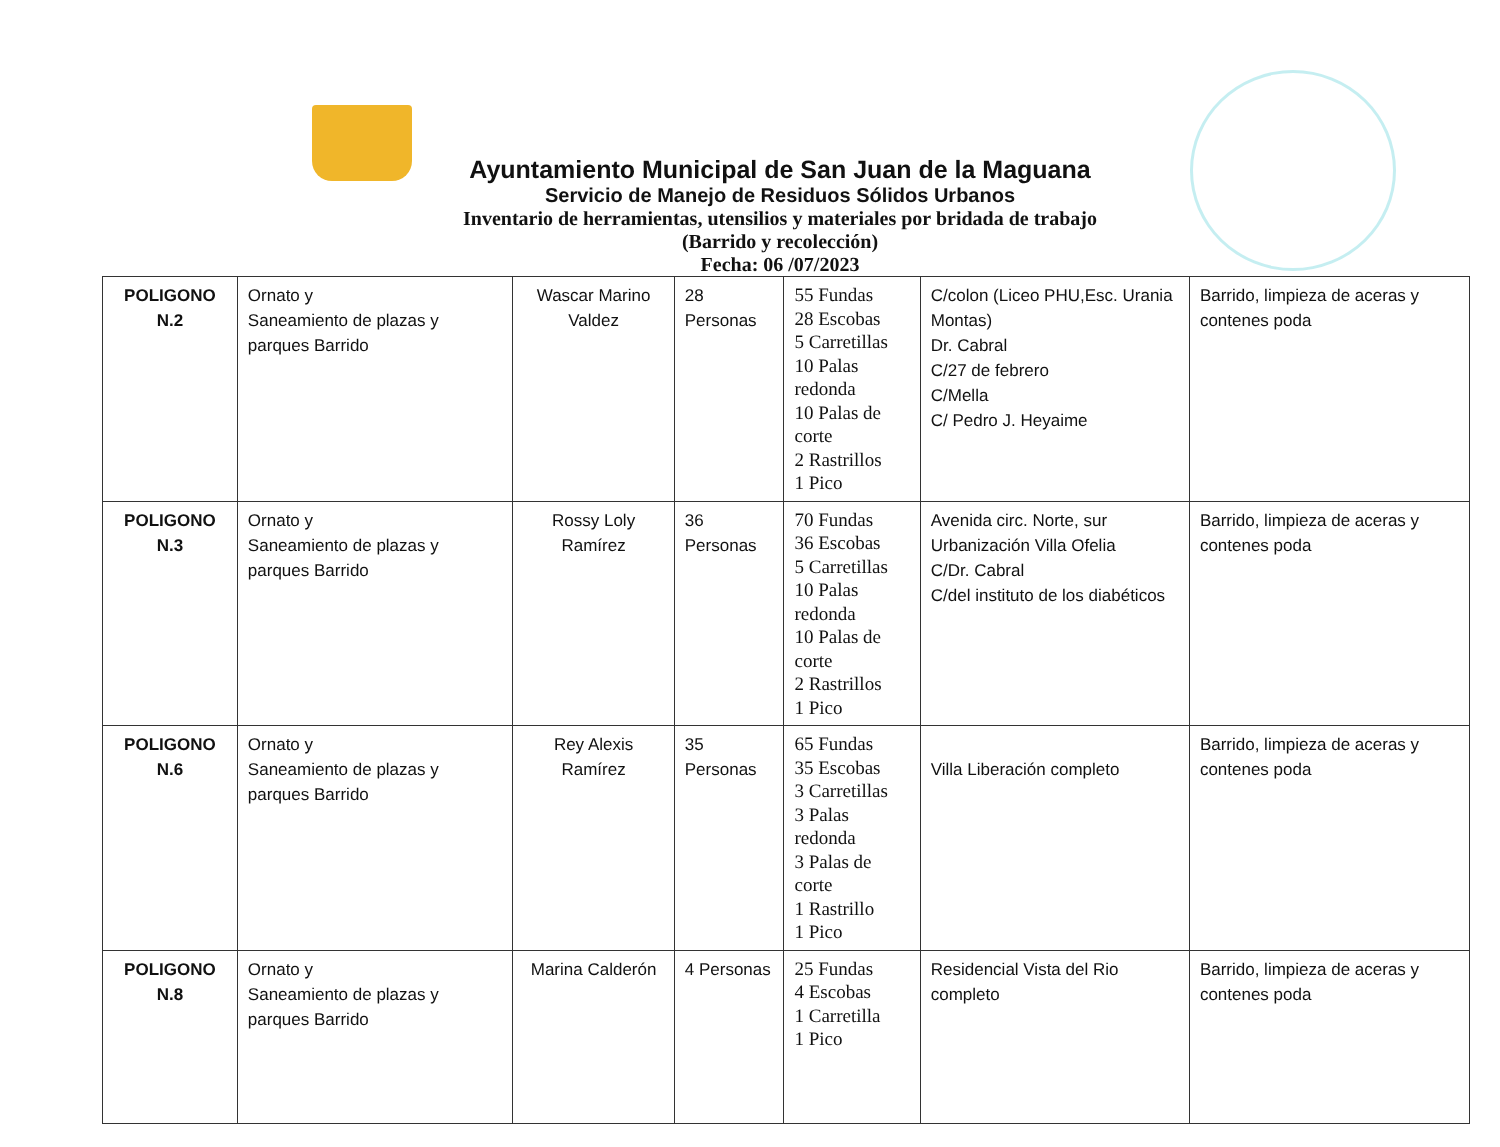Ayuntamiento Municipal de San Juan de la Maguana
Servicio de Manejo de Residuos Sólidos Urbanos
Inventario de herramientas, utensilios y materiales por bridada de trabajo
(Barrido y recolección)
Fecha: 06 /07/2023
| POLIGONO N.2 | Ornato y Saneamiento de plazas y parques Barrido | Wascar Marino Valdez | 28 Personas | 55 Fundas 28 Escobas 5 Carretillas 10 Palas redonda 10 Palas de corte 2 Rastrillos 1 Pico | C/colon (Liceo PHU,Esc. Urania Montas) Dr. Cabral C/27 de febrero C/Mella C/ Pedro J. Heyaime | Barrido, limpieza de aceras y contenes poda |
| POLIGONO N.3 | Ornato y Saneamiento de plazas y parques Barrido | Rossy Loly Ramírez | 36 Personas | 70 Fundas 36 Escobas 5 Carretillas 10 Palas redonda 10 Palas de corte 2 Rastrillos 1 Pico | Avenida circ. Norte, sur Urbanización Villa Ofelia C/Dr. Cabral C/del instituto de los diabéticos | Barrido, limpieza de aceras y contenes poda |
| POLIGONO N.6 | Ornato y Saneamiento de plazas y parques Barrido | Rey Alexis Ramírez | 35 Personas | 65 Fundas 35 Escobas 3 Carretillas 3 Palas redonda 3 Palas de corte 1 Rastrillo 1 Pico | Villa Liberación completo | Barrido, limpieza de aceras y contenes poda |
| POLIGONO N.8 | Ornato y Saneamiento de plazas y parques Barrido | Marina Calderón | 4 Personas | 25 Fundas 4 Escobas 1 Carretilla 1 Pico | Residencial Vista del Rio completo | Barrido, limpieza de aceras y contenes poda |